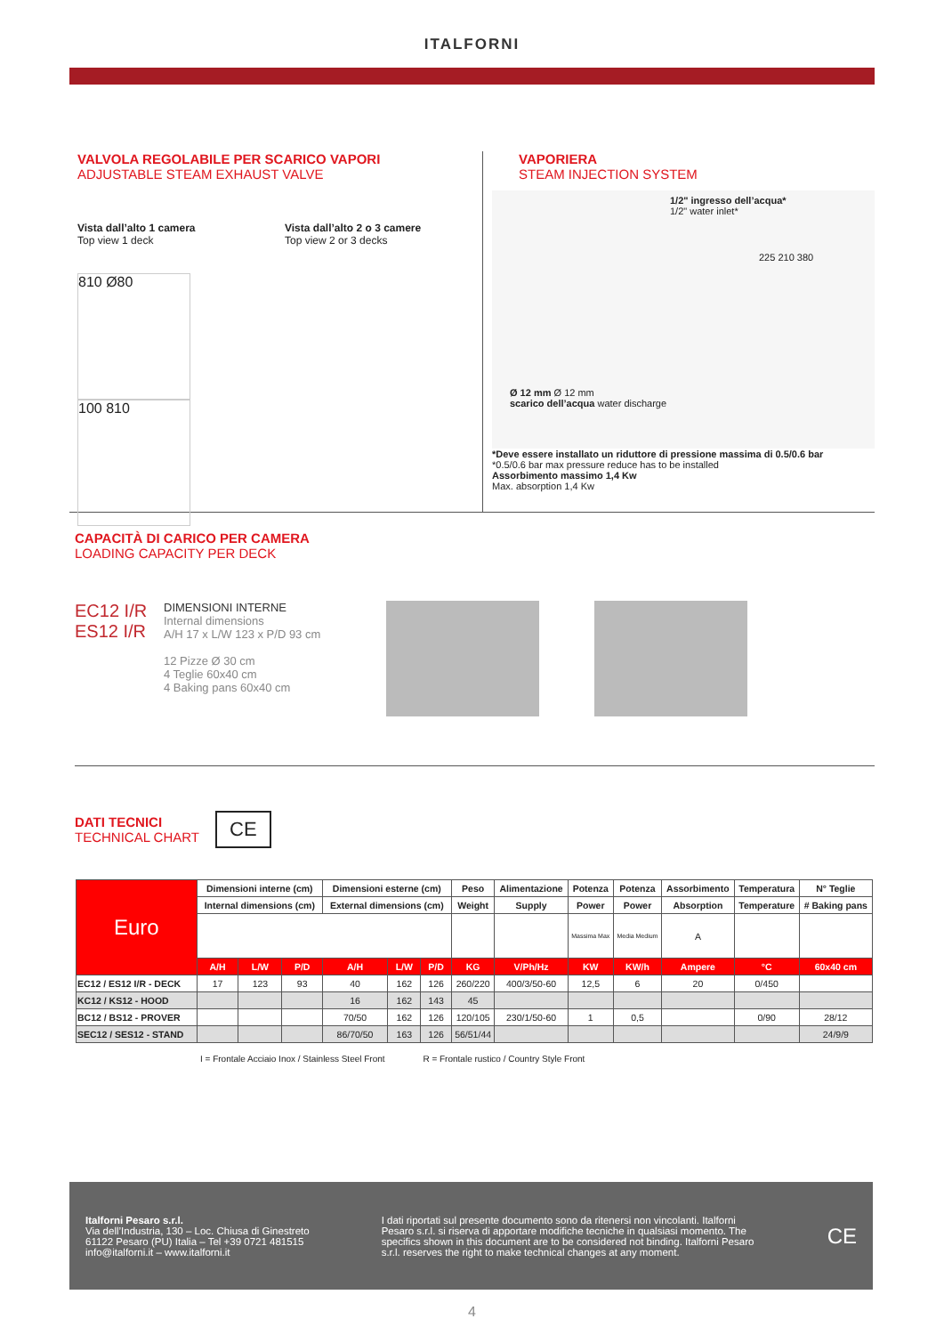ITALFORNI
VALVOLA REGOLABILE PER SCARICO VAPORI
ADJUSTABLE STEAM EXHAUST VALVE
Vista dall’alto 1 camera
Top view 1 deck
Vista dall’alto 2 o 3 camere
Top view 2 or 3 decks
810 Ø80 100 810
VAPORIERA
STEAM INJECTION SYSTEM
1/2" ingresso dell’acqua*
1/2" water inlet*
225 210 380
Ø 12 mm Ø 12 mm
scarico dell’acqua water discharge
*Deve essere installato un riduttore di pressione massima di 0.5/0.6 bar
*0.5/0.6 bar max pressure reduce has to be installed
Assorbimento massimo 1,4 Kw
Max. absorption 1,4 Kw
CAPACITÀ DI CARICO PER CAMERA
LOADING CAPACITY PER DECK
EC12 I/R
ES12 I/R
DIMENSIONI INTERNE
Internal dimensions
A/H 17 x L/W 123 x P/D 93 cm
12 Pizze Ø 30 cm
4 Teglie 60x40 cm
4 Baking pans 60x40 cm
DATI TECNICI
TECHNICAL CHART
CE
| Euro | Dimensioni interne (cm) | | | Dimensioni esterne (cm) | | | Peso | Alimentazione | Potenza | Potenza | Assorbimento | Temperatura | N° Teglie |
| --- | --- | --- | --- | --- | --- | --- | --- | --- | --- | --- | --- | --- | --- |
| | Internal dimensions (cm) | | | External dimensions (cm) | | | Weight | Supply | Power | Power | Absorption | Temperature | # Baking pans |
| | | | | | | | | | Massima Max | Media Medium | A | | |
| | A/H | L/W | P/D | A/H | L/W | P/D | KG | V/Ph/Hz | KW | KW/h | Ampere | °C | 60x40 cm |
| EC12 / ES12 I/R - DECK | 17 | 123 | 93 | 40 | 162 | 126 | 260/220 | 400/3/50-60 | 12,5 | 6 | 20 | 0/450 | |
| KC12 / KS12 - HOOD | | | | 16 | 162 | 143 | 45 | | | | | | |
| BC12 / BS12 - PROVER | | | | 70/50 | 162 | 126 | 120/105 | 230/1/50-60 | 1 | 0,5 | | 0/90 | 28/12 |
| SEC12 / SES12 - STAND | | | | 86/70/50 | 163 | 126 | 56/51/44 | | | | | | 24/9/9 |
I = Frontale Acciaio Inox / Stainless Steel Front R = Frontale rustico / Country Style Front
Italforni Pesaro s.r.l.
Via dell’Industria, 130 – Loc. Chiusa di Ginestreto
61122 Pesaro (PU) Italia – Tel +39 0721 481515
info@italforni.it – www.italforni.it
I dati riportati sul presente documento sono da ritenersi non vincolanti. Italforni Pesaro s.r.l. si riserva di apportare modifiche tecniche in qualsiasi momento. The specifics shown in this document are to be considered not binding. Italforni Pesaro s.r.l. reserves the right to make technical changes at any moment.
CE
4